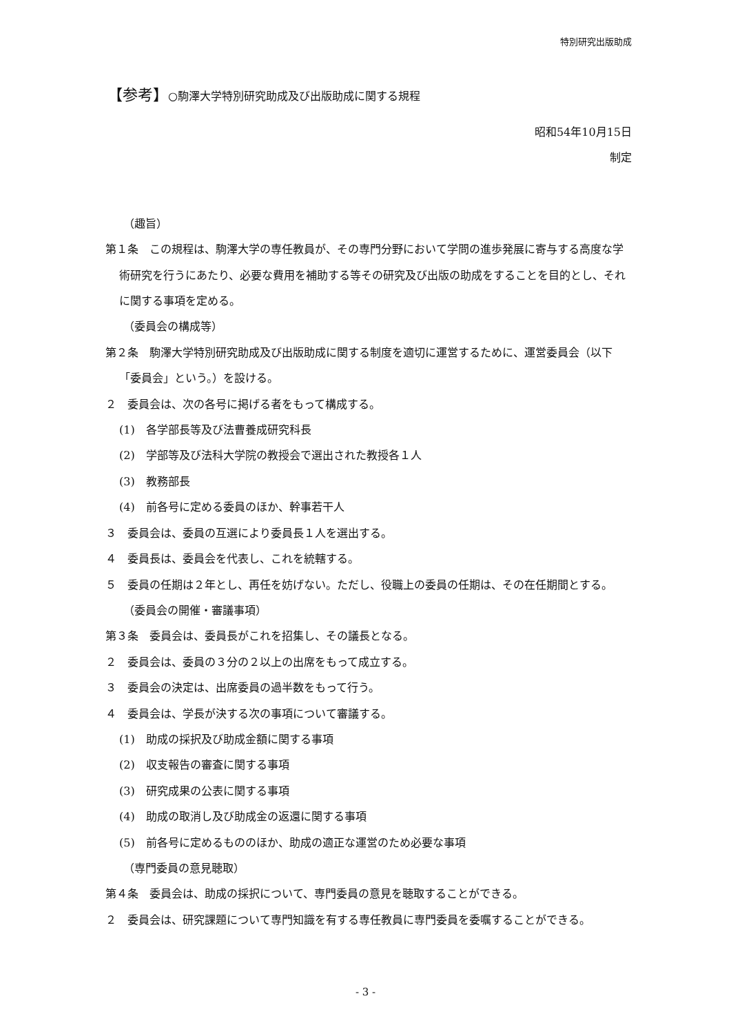特別研究出版助成
【参考】○駒澤大学特別研究助成及び出版助成に関する規程
昭和54年10月15日
制定
（趣旨）
第１条　この規程は、駒澤大学の専任教員が、その専門分野において学問の進歩発展に寄与する高度な学術研究を行うにあたり、必要な費用を補助する等その研究及び出版の助成をすることを目的とし、それに関する事項を定める。
（委員会の構成等）
第２条　駒澤大学特別研究助成及び出版助成に関する制度を適切に運営するために、運営委員会（以下「委員会」という。）を設ける。
２　委員会は、次の各号に掲げる者をもって構成する。
(1)　各学部長等及び法曹養成研究科長
(2)　学部等及び法科大学院の教授会で選出された教授各１人
(3)　教務部長
(4)　前各号に定める委員のほか、幹事若干人
３　委員会は、委員の互選により委員長１人を選出する。
４　委員長は、委員会を代表し、これを統轄する。
５　委員の任期は２年とし、再任を妨げない。ただし、役職上の委員の任期は、その在任期間とする。
（委員会の開催・審議事項）
第３条　委員会は、委員長がこれを招集し、その議長となる。
２　委員会は、委員の３分の２以上の出席をもって成立する。
３　委員会の決定は、出席委員の過半数をもって行う。
４　委員会は、学長が決する次の事項について審議する。
(1)　助成の採択及び助成金額に関する事項
(2)　収支報告の審査に関する事項
(3)　研究成果の公表に関する事項
(4)　助成の取消し及び助成金の返還に関する事項
(5)　前各号に定めるもののほか、助成の適正な運営のため必要な事項
（専門委員の意見聴取）
第４条　委員会は、助成の採択について、専門委員の意見を聴取することができる。
２　委員会は、研究課題について専門知識を有する専任教員に専門委員を委嘱することができる。
- 3 -